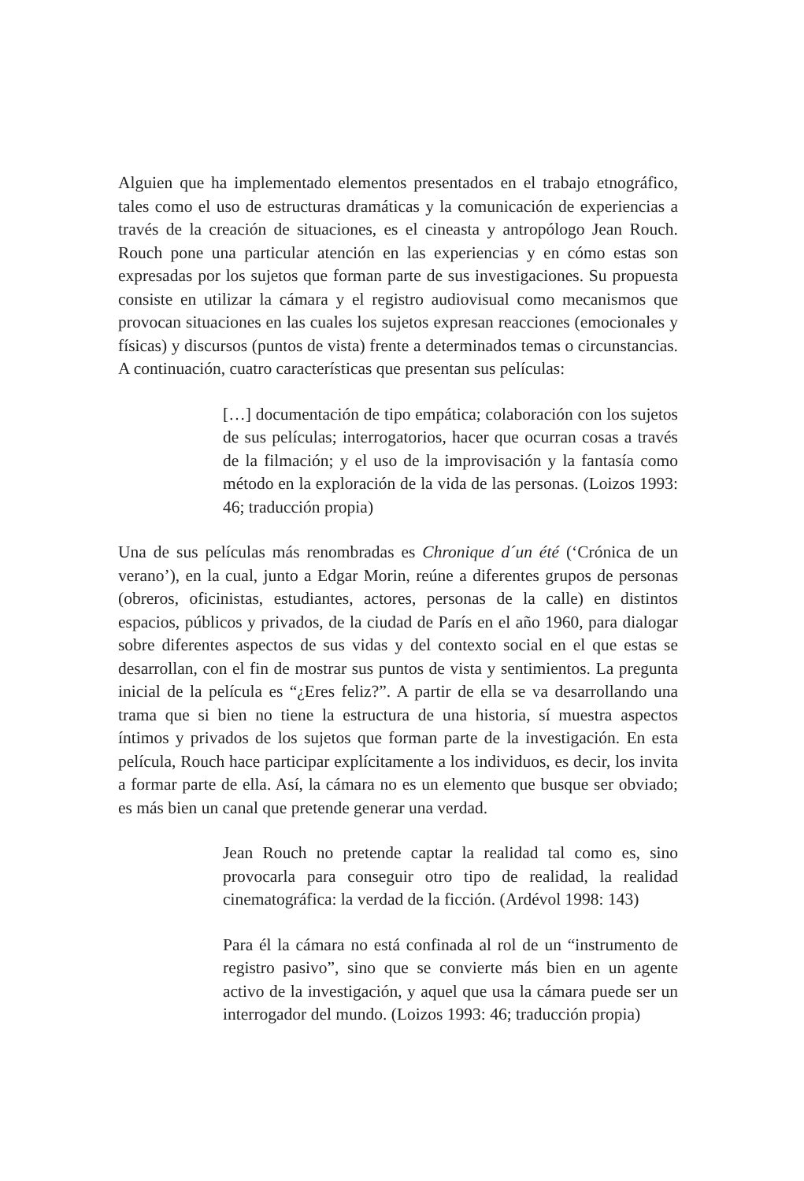Alguien que ha implementado elementos presentados en el trabajo etnográfico, tales como el uso de estructuras dramáticas y la comunicación de experiencias a través de la creación de situaciones, es el cineasta y antropólogo Jean Rouch. Rouch pone una particular atención en las experiencias y en cómo estas son expresadas por los sujetos que forman parte de sus investigaciones. Su propuesta consiste en utilizar la cámara y el registro audiovisual como mecanismos que provocan situaciones en las cuales los sujetos expresan reacciones (emocionales y físicas) y discursos (puntos de vista) frente a determinados temas o circunstancias. A continuación, cuatro características que presentan sus películas:
[…] documentación de tipo empática; colaboración con los sujetos de sus películas; interrogatorios, hacer que ocurran cosas a través de la filmación; y el uso de la improvisación y la fantasía como método en la exploración de la vida de las personas. (Loizos 1993: 46; traducción propia)
Una de sus películas más renombradas es Chronique d´un été (‘Crónica de un verano’), en la cual, junto a Edgar Morin, reúne a diferentes grupos de personas (obreros, oficinistas, estudiantes, actores, personas de la calle) en distintos espacios, públicos y privados, de la ciudad de París en el año 1960, para dialogar sobre diferentes aspectos de sus vidas y del contexto social en el que estas se desarrollan, con el fin de mostrar sus puntos de vista y sentimientos. La pregunta inicial de la película es “¿Eres feliz?”. A partir de ella se va desarrollando una trama que si bien no tiene la estructura de una historia, sí muestra aspectos íntimos y privados de los sujetos que forman parte de la investigación. En esta película, Rouch hace participar explícitamente a los individuos, es decir, los invita a formar parte de ella. Así, la cámara no es un elemento que busque ser obviado; es más bien un canal que pretende generar una verdad.
Jean Rouch no pretende captar la realidad tal como es, sino provocarla para conseguir otro tipo de realidad, la realidad cinematográfica: la verdad de la ficción. (Ardévol 1998: 143)
Para él la cámara no está confinada al rol de un “instrumento de registro pasivo”, sino que se convierte más bien en un agente activo de la investigación, y aquel que usa la cámara puede ser un interrogador del mundo. (Loizos 1993: 46; traducción propia)